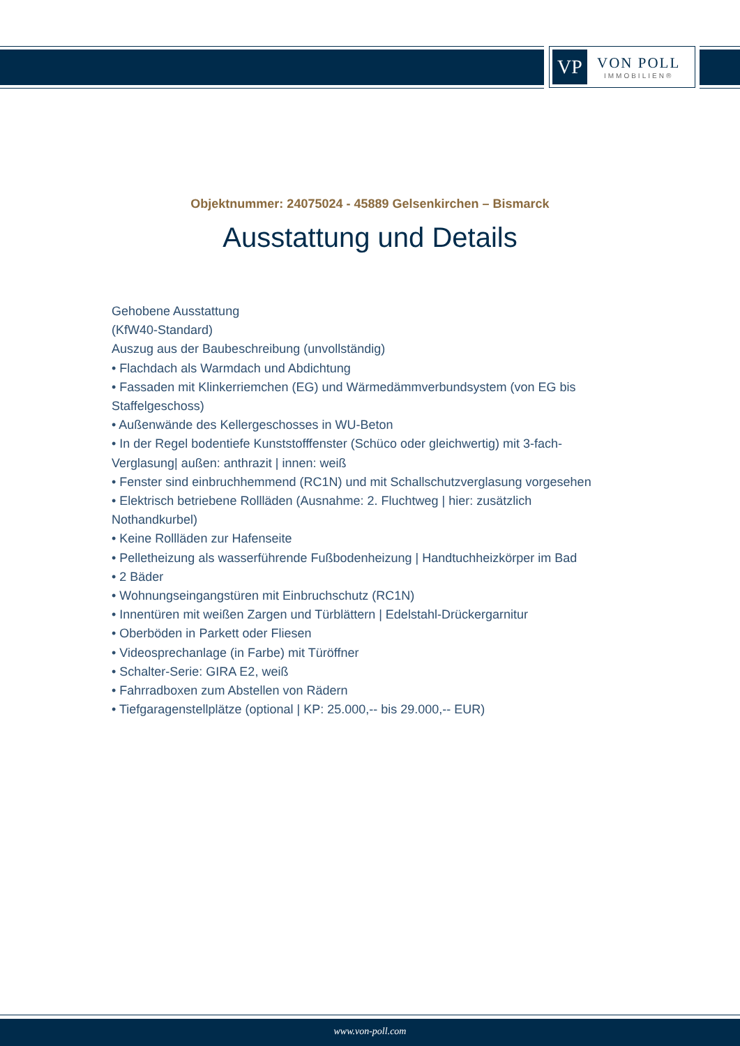VP
VON POLL
IMMOBILIEN®
Objektnummer: 24075024 - 45889 Gelsenkirchen – Bismarck
Ausstattung und Details
Gehobene Ausstattung
(KfW40-Standard)
Auszug aus der Baubeschreibung (unvollständig)
• Flachdach als Warmdach und Abdichtung
• Fassaden mit Klinkerriemchen (EG) und Wärmedämmverbundsystem (von EG bis Staffelgeschoss)
• Außenwände des Kellergeschosses in WU-Beton
• In der Regel bodentiefe Kunststofffenster (Schüco oder gleichwertig) mit 3-fach-Verglasung| außen: anthrazit | innen: weiß
• Fenster sind einbruchhemmend (RC1N) und mit Schallschutzverglasung vorgesehen
• Elektrisch betriebene Rollläden (Ausnahme: 2. Fluchtweg | hier: zusätzlich Nothandkurbel)
• Keine Rollläden zur Hafenseite
• Pelletheizung als wasserführende Fußbodenheizung | Handtuchheizkörper im Bad
• 2 Bäder
• Wohnungseingangstüren mit Einbruchschutz (RC1N)
• Innentüren mit weißen Zargen und Türblättern | Edelstahl-Drückergarnitur
• Oberböden in Parkett oder Fliesen
• Videosprechanlage (in Farbe) mit Türöffner
• Schalter-Serie: GIRA E2, weiß
• Fahrradboxen zum Abstellen von Rädern
• Tiefgaragenstellplätze (optional | KP: 25.000,-- bis 29.000,-- EUR)
www.von-poll.com